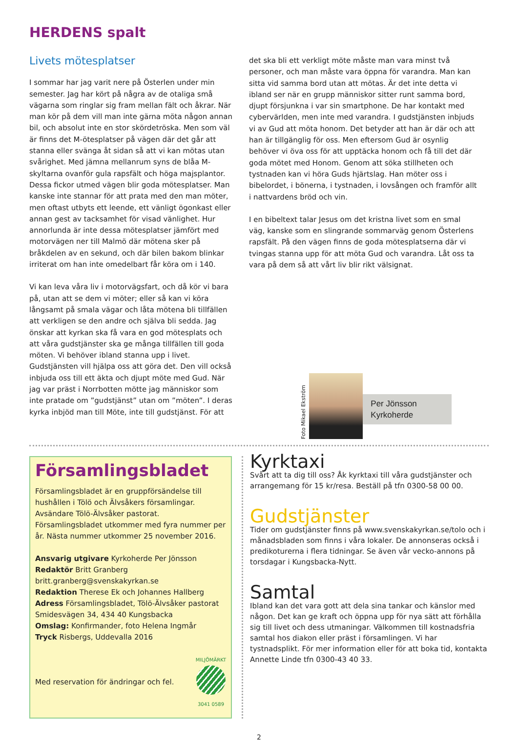HERDENS spalt
Livets mötesplatser
I sommar har jag varit nere på Österlen under min semester. Jag har kört på några av de otaliga små vägarna som ringlar sig fram mellan fält och åkrar. När man kör på dem vill man inte gärna möta någon annan bil, och absolut inte en stor skördetröska. Men som väl är finns det M-ötesplatser på vägen där det går att stanna eller svänga åt sidan så att vi kan mötas utan svårighet. Med jämna mellanrum syns de blåa M-skyltarna ovanför gula rapsfält och höga majsplantor. Dessa fickor utmed vägen blir goda mötesplatser. Man kanske inte stannar för att prata med den man möter, men oftast utbyts ett leende, ett vänligt ögonkast eller annan gest av tacksamhet för visad vänlighet. Hur annorlunda är inte dessa mötesplatser jämfört med motorvägen ner till Malmö där mötena sker på bråkdelen av en sekund, och där bilen bakom blinkar irriterat om han inte omedelbart får köra om i 140.
Vi kan leva våra liv i motorvägsfart, och då kör vi bara på, utan att se dem vi möter; eller så kan vi köra långsamt på smala vägar och låta mötena bli tillfällen att verkligen se den andre och själva bli sedda. Jag önskar att kyrkan ska få vara en god mötesplats och att våra gudstjänster ska ge många tillfällen till goda möten. Vi behöver ibland stanna upp i livet. Gudstjänsten vill hjälpa oss att göra det. Den vill också inbjuda oss till ett äkta och djupt möte med Gud. När jag var präst i Norrbotten mötte jag människor som inte pratade om ”gudstjänst” utan om ”möten”. I deras kyrka inbjöd man till Möte, inte till gudstjänst. För att
det ska bli ett verkligt möte måste man vara minst två personer, och man måste vara öppna för varandra. Man kan sitta vid samma bord utan att mötas. Är det inte detta vi ibland ser när en grupp människor sitter runt samma bord, djupt försjunkna i var sin smartphone. De har kontakt med cybervärlden, men inte med varandra. I gudstjänsten inbjuds vi av Gud att möta honom. Det betyder att han är där och att han är tillgänglig för oss. Men eftersom Gud är osynlig behöver vi öva oss för att upptäcka honom och få till det där goda mötet med Honom. Genom att söka stillheten och tystnaden kan vi höra Guds hjärtslag. Han möter oss i bibelordet, i bönerna, i tystnaden, i lovsången och framför allt i nattvardens bröd och vin.
I en bibeltext talar Jesus om det kristna livet som en smal väg, kanske som en slingrande sommarväg genom Österlens rapsfält. På den vägen finns de goda mötesplatserna där vi tvingas stanna upp för att möta Gud och varandra. Låt oss ta vara på dem så att vårt liv blir rikt välsignat.
Foto Mikael Ekström
Per Jönsson
Kyrkoherde
Församlingsbladet
Församlingsbladet är en gruppförsändelse till hushållen i Tölö och Älvsåkers församlingar. Avsändare Tölö-Älvsåker pastorat. Församlingsbladet utkommer med fyra nummer per år. Nästa nummer utkommer 25 november 2016.
Ansvarig utgivare Kyrkoherde Per Jönsson
Redaktör Britt Granberg
britt.granberg@svenskakyrkan.se
Redaktion Therese Ek och Johannes Hallberg
Adress Församlingsbladet, Tölö-Älvsåker pastorat
Smidesvägen 34, 434 40 Kungsbacka
Omslag: Konfirmander, foto Helena Ingmår
Tryck Risbergs, Uddevalla 2016
Med reservation för ändringar och fel. MILJÖMÄRKT
3041 0589
Kyrktaxi
Svårt att ta dig till oss? Åk kyrktaxi till våra gudstjänster och arrangemang för 15 kr/resa. Beställ på tfn 0300-58 00 00.
Gudstjänster
Tider om gudstjänster finns på www.svenskakyrkan.se/tolo och i månadsbladen som finns i våra lokaler. De annonseras också i predikoturerna i flera tidningar. Se även vår vecko-annons på torsdagar i Kungsbacka-Nytt.
Samtal
Ibland kan det vara gott att dela sina tankar och känslor med någon. Det kan ge kraft och öppna upp för nya sätt att förhålla sig till livet och dess utmaningar. Välkommen till kostnadsfria samtal hos diakon eller präst i församlingen. Vi har tystnadsplikt. För mer information eller för att boka tid, kontakta Annette Linde tfn 0300-43 40 33.
2